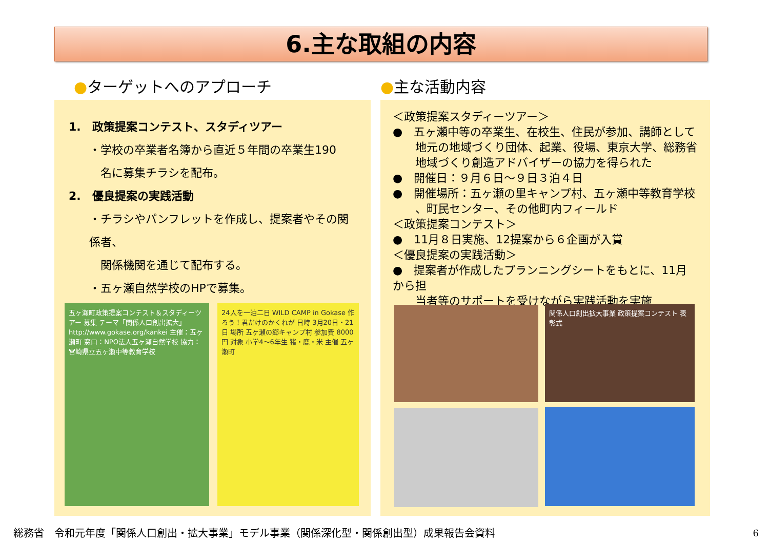6.主な取組の内容
●ターゲットへのアプローチ ●主な活動内容
1.　政策提案コンテスト、スタディツアー
・学校の卒業者名簿から直近５年間の卒業生190
　名に募集チラシを配布。
2.　優良提案の実践活動
・チラシやパンフレットを作成し、提案者やその関係者、
　関係機関を通じて配布する。
・五ヶ瀬自然学校のHPで募集。
五ヶ瀬町政策提案コンテスト＆スタディーツアー 募集 テーマ「関係人口創出拡大」 http://www.gokase.org/kankei 主催：五ヶ瀬町 窓口：NPO法人五ヶ瀬自然学校 協力：宮崎県立五ヶ瀬中等教育学校
24人を一泊二日 WILD CAMP in Gokase 作ろう！君だけのかくれが 日時 3月20日・21日 場所 五ヶ瀬の郷キャンプ村 参加費 8000円 対象 小学4～6年生 猪・鹿・米 主催 五ヶ瀬町
＜政策提案スタディーツアー＞
●　五ヶ瀬中等の卒業生、在校生、住民が参加、講師として
　　地元の地域づくり団体、起業、役場、東京大学、総務省
　　地域づくり創造アドバイザーの協力を得られた
●　開催日：９月６日～９日３泊４日
●　開催場所：五ヶ瀬の里キャンプ村、五ヶ瀬中等教育学校
　　、町民センター、その他町内フィールド
＜政策提案コンテスト＞
●　11月８日実施、12提案から６企画が入賞
＜優良提案の実践活動＞
●　提案者が作成したプランニングシートをもとに、11月から担
　　当者等のサポートを受けながら実践活動を実施
関係人口創出拡大事業 政策提案コンテスト 表彰式
総務省　令和元年度「関係人口創出・拡大事業」モデル事業（関係深化型・関係創出型）成果報告会資料
6